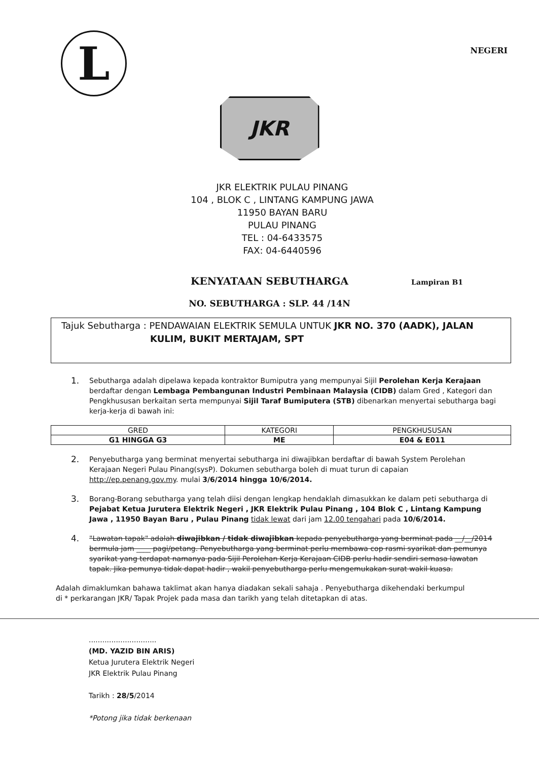L
NEGERI
JKR
JKR ELEKTRIK PULAU PINANG
104 , BLOK C , LINTANG KAMPUNG JAWA
11950 BAYAN BARU
PULAU PINANG
TEL : 04-6433575
FAX: 04-6440596
KENYATAAN SEBUTHARGA Lampiran B1
NO. SEBUTHARGA : SLP. 44 /14N
Tajuk Sebutharga : PENDAWAIAN ELEKTRIK SEMULA UNTUK JKR NO. 370 (AADK), JALAN
KULIM, BUKIT MERTAJAM, SPT
1. Sebutharga adalah dipelawa kepada kontraktor Bumiputra yang mempunyai Sijil Perolehan Kerja Kerajaan berdaftar dengan Lembaga Pembangunan Industri Pembinaan Malaysia (CIDB) dalam Gred , Kategori dan Pengkhususan berkaitan serta mempunyai Sijil Taraf Bumiputera (STB) dibenarkan menyertai sebutharga bagi kerja-kerja di bawah ini:
| GRED | KATEGORI | PENGKHUSUSAN |
| --- | --- | --- |
| G1 HINGGA G3 | ME | E04 & E011 |
2. Penyebutharga yang berminat menyertai sebutharga ini diwajibkan berdaftar di bawah System Perolehan Kerajaan Negeri Pulau Pinang(sysP). Dokumen sebutharga boleh di muat turun di capaian http://ep.penang.gov.my. mulai 3/6/2014 hingga 10/6/2014.
3. Borang-Borang sebutharga yang telah diisi dengan lengkap hendaklah dimasukkan ke dalam peti sebutharga di Pejabat Ketua Jurutera Elektrik Negeri , JKR Elektrik Pulau Pinang , 104 Blok C , Lintang Kampung Jawa , 11950 Bayan Baru , Pulau Pinang tidak lewat dari jam 12.00 tengahari pada 10/6/2014.
4. "Lawatan tapak" adalah diwajibkan / tidak diwajibkan kepada penyebutharga yang berminat pada __/__/2014 bermula jam ____ pagi/petang. Penyebutharga yang berminat perlu membawa cop rasmi syarikat dan pemunya syarikat yang terdapat namanya pada Sijil Perolehan Kerja Kerajaan CIDB perlu hadir sendiri semasa lawatan tapak. Jika pemunya tidak dapat hadir , wakil penyebutharga perlu mengemukakan surat wakil kuasa.
Adalah dimaklumkan bahawa taklimat akan hanya diadakan sekali sahaja . Penyebutharga dikehendaki berkumpul di * perkarangan JKR/ Tapak Projek pada masa dan tarikh yang telah ditetapkan di atas.
..............................
(MD. YAZID BIN ARIS)
Ketua Jurutera Elektrik Negeri
JKR Elektrik Pulau Pinang
Tarikh : 28/5/2014
*Potong jika tidak berkenaan